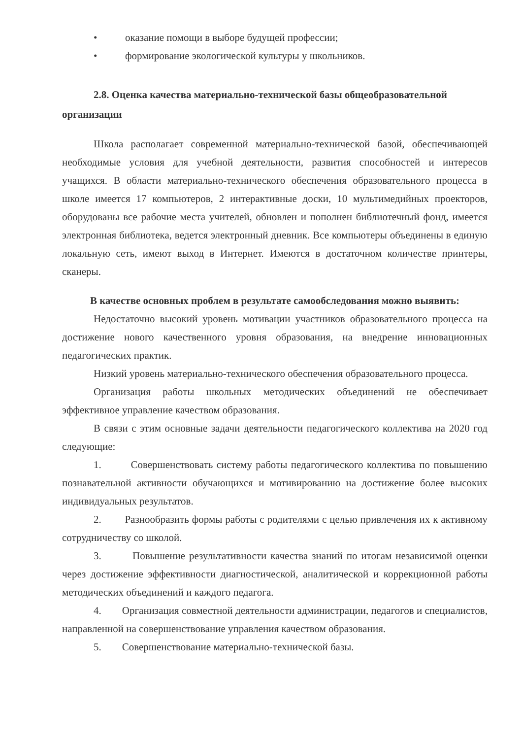• оказание помощи в выборе будущей профессии;
• формирование экологической культуры у школьников.
2.8. Оценка качества материально-технической базы общеобразовательной организации
Школа располагает современной материально-технической базой, обеспечивающей необходимые условия для учебной деятельности, развития способностей и интересов учащихся. В области материально-технического обеспечения образовательного процесса в школе имеется 17 компьютеров, 2 интерактивные доски, 10 мультимедийных проекторов, оборудованы все рабочие места учителей, обновлен и пополнен библиотечный фонд, имеется электронная библиотека, ведется электронный дневник. Все компьютеры объединены в единую локальную сеть, имеют выход в Интернет. Имеются в достаточном количестве принтеры, сканеры.
В качестве основных проблем в результате самообследования можно выявить:
Недостаточно высокий уровень мотивации участников образовательного процесса на достижение нового качественного уровня образования, на внедрение инновационных педагогических практик.
Низкий уровень материально-технического обеспечения образовательного процесса.
Организация работы школьных методических объединений не обеспечивает эффективное управление качеством образования.
В связи с этим основные задачи деятельности педагогического коллектива на 2020 год следующие:
1. Совершенствовать систему работы педагогического коллектива по повышению познавательной активности обучающихся и мотивированию на достижение более высоких индивидуальных результатов.
2. Разнообразить формы работы с родителями с целью привлечения их к активному сотрудничеству со школой.
3. Повышение результативности качества знаний по итогам независимой оценки через достижение эффективности диагностической, аналитической и коррекционной работы методических объединений и каждого педагога.
4. Организация совместной деятельности администрации, педагогов и специалистов, направленной на совершенствование управления качеством образования.
5. Совершенствование материально-технической базы.